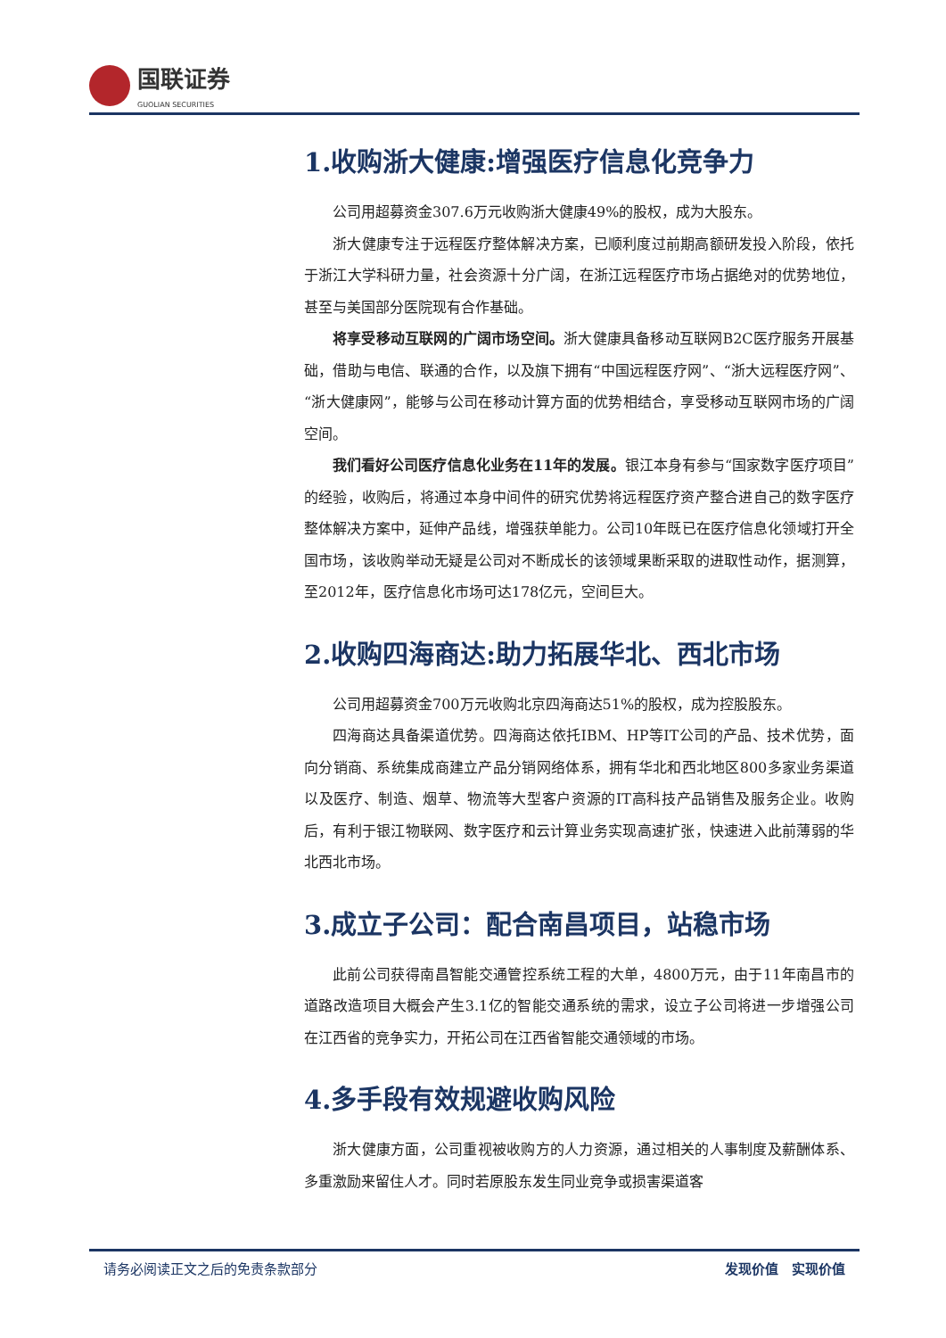国联证券
GUOLIAN SECURITIES
1.收购浙大健康:增强医疗信息化竞争力
公司用超募资金307.6万元收购浙大健康49%的股权，成为大股东。
浙大健康专注于远程医疗整体解决方案，已顺利度过前期高额研发投入阶段，依托于浙江大学科研力量，社会资源十分广阔，在浙江远程医疗市场占据绝对的优势地位，甚至与美国部分医院现有合作基础。
将享受移动互联网的广阔市场空间。浙大健康具备移动互联网B2C医疗服务开展基础，借助与电信、联通的合作，以及旗下拥有“中国远程医疗网”、“浙大远程医疗网”、“浙大健康网”，能够与公司在移动计算方面的优势相结合，享受移动互联网市场的广阔空间。
我们看好公司医疗信息化业务在11年的发展。银江本身有参与“国家数字医疗项目”的经验，收购后，将通过本身中间件的研究优势将远程医疗资产整合进自己的数字医疗整体解决方案中，延伸产品线，增强获单能力。公司10年既已在医疗信息化领域打开全国市场，该收购举动无疑是公司对不断成长的该领域果断采取的进取性动作，据测算，至2012年，医疗信息化市场可达178亿元，空间巨大。
2.收购四海商达:助力拓展华北、西北市场
公司用超募资金700万元收购北京四海商达51%的股权，成为控股股东。
四海商达具备渠道优势。四海商达依托IBM、HP等IT公司的产品、技术优势，面向分销商、系统集成商建立产品分销网络体系，拥有华北和西北地区800多家业务渠道以及医疗、制造、烟草、物流等大型客户资源的IT高科技产品销售及服务企业。收购后，有利于银江物联网、数字医疗和云计算业务实现高速扩张，快速进入此前薄弱的华北西北市场。
3.成立子公司：配合南昌项目，站稳市场
此前公司获得南昌智能交通管控系统工程的大单，4800万元，由于11年南昌市的道路改造项目大概会产生3.1亿的智能交通系统的需求，设立子公司将进一步增强公司在江西省的竞争实力，开拓公司在江西省智能交通领域的市场。
4.多手段有效规避收购风险
浙大健康方面，公司重视被收购方的人力资源，通过相关的人事制度及薪酬体系、多重激励来留住人才。同时若原股东发生同业竞争或损害渠道客
请务必阅读正文之后的免责条款部分 发现价值　实现价值